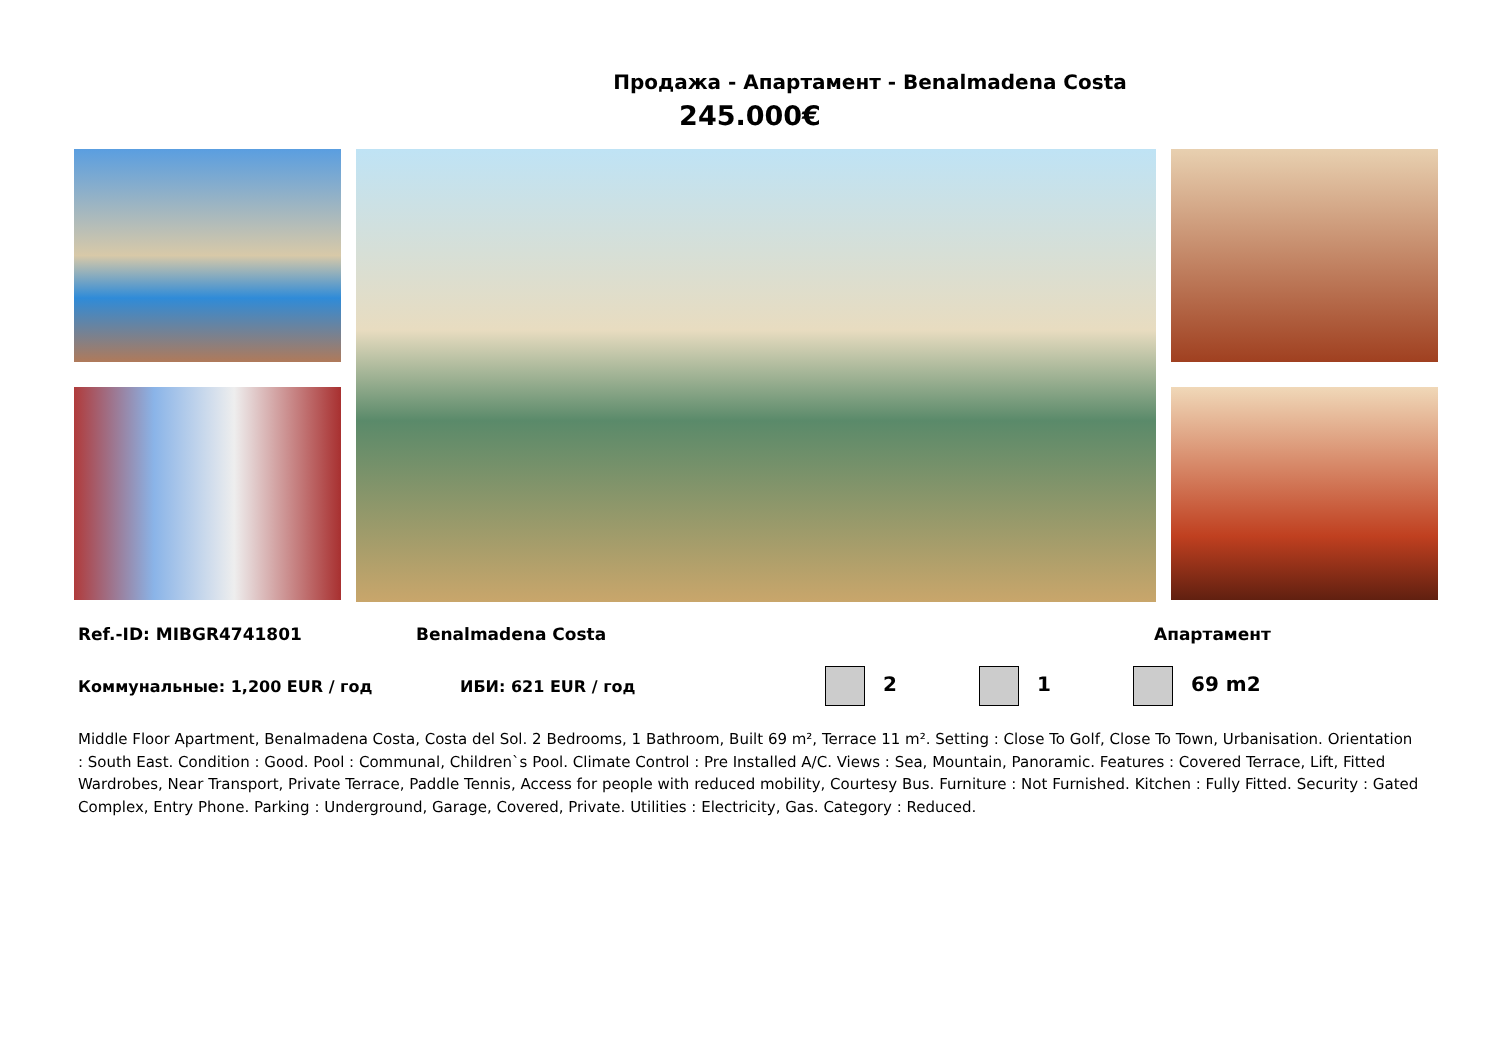Продажа - Апартамент - Benalmadena Costa
245.000€
Ref.-ID: MIBGR4741801 Benalmadena Costa Апартамент
Коммунальные: 1,200 EUR / год ИБИ: 621 EUR / год 2 1 69 m2
Middle Floor Apartment, Benalmadena Costa, Costa del Sol. 2 Bedrooms, 1 Bathroom, Built 69 m², Terrace 11 m². Setting : Close To Golf, Close To Town, Urbanisation. Orientation : South East. Condition : Good. Pool : Communal, Children`s Pool. Climate Control : Pre Installed A/C. Views : Sea, Mountain, Panoramic. Features : Covered Terrace, Lift, Fitted Wardrobes, Near Transport, Private Terrace, Paddle Tennis, Access for people with reduced mobility, Courtesy Bus. Furniture : Not Furnished. Kitchen : Fully Fitted. Security : Gated Complex, Entry Phone. Parking : Underground, Garage, Covered, Private. Utilities : Electricity, Gas. Category : Reduced.